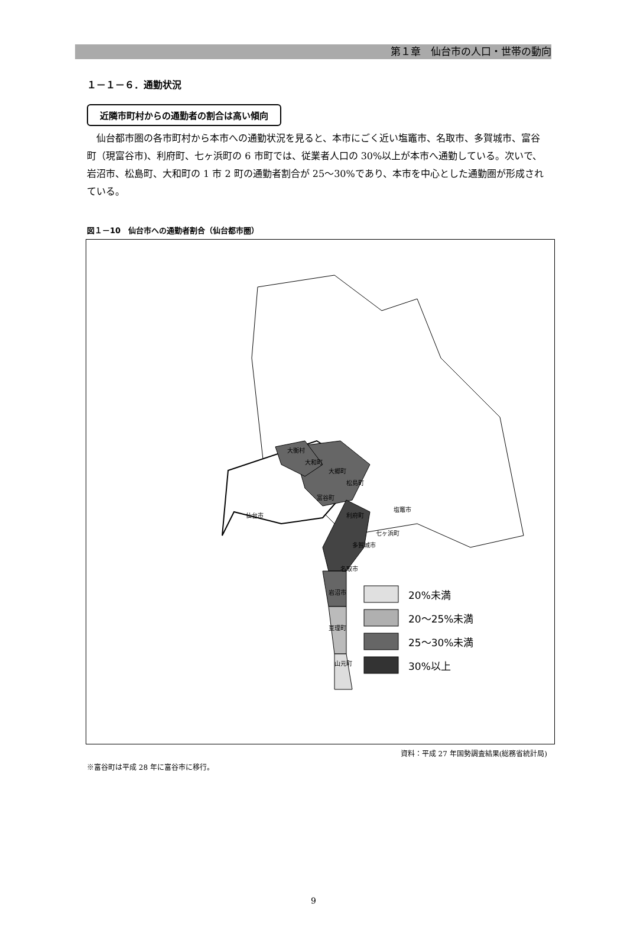第１章　仙台市の人口・世帯の動向
１－１－６．通勤状況
近隣市町村からの通勤者の割合は高い傾向
仙台都市圏の各市町村から本市への通勤状況を見ると、本市にごく近い塩竈市、名取市、多賀城市、富谷町（現富谷市)、利府町、七ヶ浜町の 6 市町では、従業者人口の 30%以上が本市へ通勤している。次いで、岩沼市、松島町、大和町の 1 市 2 町の通勤者割合が 25～30%であり、本市を中心とした通勤圏が形成されている。
図１－10　仙台市への通勤者割合（仙台都市圏）
仙台市
大和町
大衡村
大郷町
松島町
富谷町
利府町
塩竈市
七ヶ浜町
多賀城市
名取市
岩沼市
亘理町
山元町
20%未満
20～25%未満
25～30%未満
30%以上
資料：平成 27 年国勢調査結果(総務省統計局)
※富谷町は平成 28 年に富谷市に移行。
9